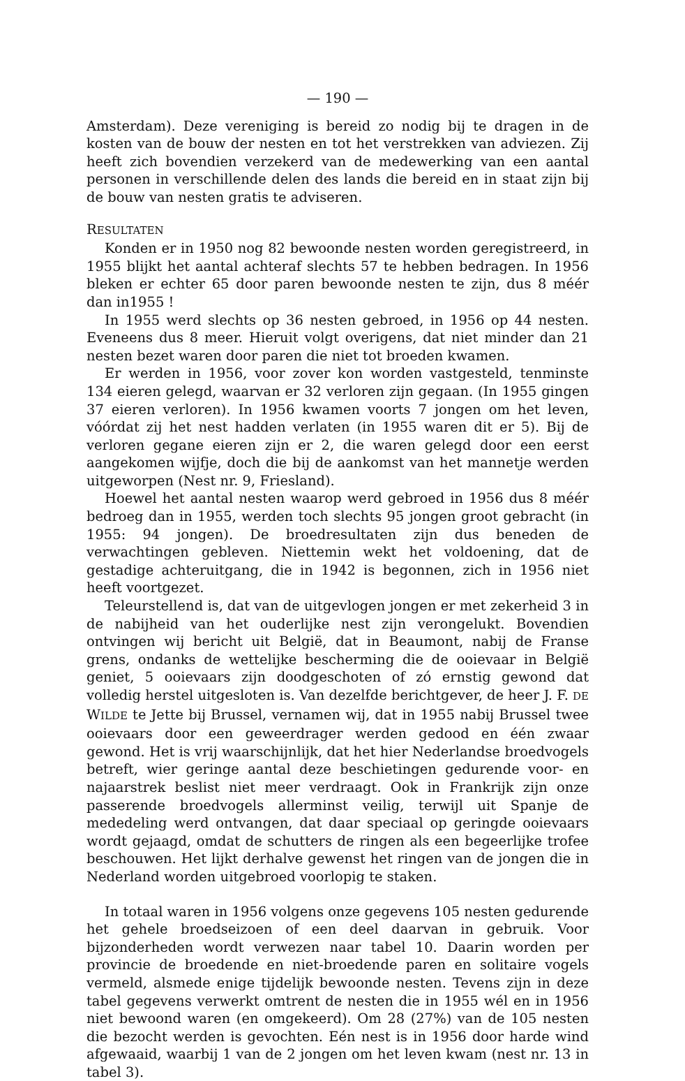— 190 —
Amsterdam). Deze vereniging is bereid zo nodig bij te dragen in de kosten van de bouw der nesten en tot het verstrekken van adviezen. Zij heeft zich bovendien verzekerd van de medewerking van een aantal personen in verschillende delen des lands die bereid en in staat zijn bij de bouw van nesten gratis te adviseren.
RESULTATEN
Konden er in 1950 nog 82 bewoonde nesten worden geregistreerd, in 1955 blijkt het aantal achteraf slechts 57 te hebben bedragen. In 1956 bleken er echter 65 door paren bewoonde nesten te zijn, dus 8 méér dan in1955 !
In 1955 werd slechts op 36 nesten gebroed, in 1956 op 44 nesten. Eveneens dus 8 meer. Hieruit volgt overigens, dat niet minder dan 21 nesten bezet waren door paren die niet tot broeden kwamen.
Er werden in 1956, voor zover kon worden vastgesteld, tenminste 134 eieren gelegd, waarvan er 32 verloren zijn gegaan. (In 1955 gingen 37 eieren verloren). In 1956 kwamen voorts 7 jongen om het leven, vóórdat zij het nest hadden verlaten (in 1955 waren dit er 5). Bij de verloren gegane eieren zijn er 2, die waren gelegd door een eerst aangekomen wijfje, doch die bij de aankomst van het mannetje werden uitgeworpen (Nest nr. 9, Friesland).
Hoewel het aantal nesten waarop werd gebroed in 1956 dus 8 méér bedroeg dan in 1955, werden toch slechts 95 jongen groot gebracht (in 1955: 94 jongen). De broedresultaten zijn dus beneden de verwachtingen gebleven. Niettemin wekt het voldoening, dat de gestadige achteruitgang, die in 1942 is begonnen, zich in 1956 niet heeft voortgezet.
Teleurstellend is, dat van de uitgevlogen jongen er met zekerheid 3 in de nabijheid van het ouderlijke nest zijn verongelukt. Bovendien ontvingen wij bericht uit België, dat in Beaumont, nabij de Franse grens, ondanks de wettelijke bescherming die de ooievaar in België geniet, 5 ooievaars zijn doodgeschoten of zó ernstig gewond dat volledig herstel uitgesloten is. Van dezelfde berichtgever, de heer J. F. DE WILDE te Jette bij Brussel, vernamen wij, dat in 1955 nabij Brussel twee ooievaars door een geweerdrager werden gedood en één zwaar gewond. Het is vrij waarschijnlijk, dat het hier Nederlandse broedvogels betreft, wier geringe aantal deze beschietingen gedurende voor- en najaarstrek beslist niet meer verdraagt. Ook in Frankrijk zijn onze passerende broedvogels allerminst veilig, terwijl uit Spanje de mededeling werd ontvangen, dat daar speciaal op geringde ooievaars wordt gejaagd, omdat de schutters de ringen als een begeerlijke trofee beschouwen. Het lijkt derhalve gewenst het ringen van de jongen die in Nederland worden uitgebroed voorlopig te staken.
In totaal waren in 1956 volgens onze gegevens 105 nesten gedurende het gehele broedseizoen of een deel daarvan in gebruik. Voor bijzonderheden wordt verwezen naar tabel 10. Daarin worden per provincie de broedende en niet-broedende paren en solitaire vogels vermeld, alsmede enige tijdelijk bewoonde nesten. Tevens zijn in deze tabel gegevens verwerkt omtrent de nesten die in 1955 wél en in 1956 niet bewoond waren (en omgekeerd). Om 28 (27%) van de 105 nesten die bezocht werden is gevochten. Eén nest is in 1956 door harde wind afgewaaid, waarbij 1 van de 2 jongen om het leven kwam (nest nr. 13 in tabel 3).